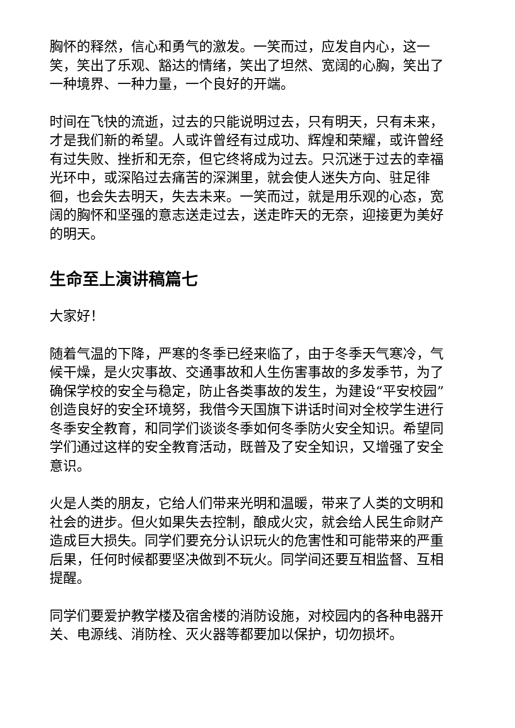胸怀的释然，信心和勇气的激发。一笑而过，应发自内心，这一笑，笑出了乐观、豁达的情绪，笑出了坦然、宽阔的心胸，笑出了一种境界、一种力量，一个良好的开端。
时间在飞快的流逝，过去的只能说明过去，只有明天，只有未来，才是我们新的希望。人或许曾经有过成功、辉煌和荣耀，或许曾经有过失败、挫折和无奈，但它终将成为过去。只沉迷于过去的幸福光环中，或深陷过去痛苦的深渊里，就会使人迷失方向、驻足徘徊，也会失去明天，失去未来。一笑而过，就是用乐观的心态，宽阔的胸怀和坚强的意志送走过去，送走昨天的无奈，迎接更为美好的明天。
生命至上演讲稿篇七
大家好！
随着气温的下降，严寒的冬季已经来临了，由于冬季天气寒冷，气候干燥，是火灾事故、交通事故和人生伤害事故的多发季节，为了确保学校的安全与稳定，防止各类事故的发生，为建设“平安校园”创造良好的安全环境努，我借今天国旗下讲话时间对全校学生进行冬季安全教育，和同学们谈谈冬季如何冬季防火安全知识。希望同学们通过这样的安全教育活动，既普及了安全知识，又增强了安全意识。
火是人类的朋友，它给人们带来光明和温暖，带来了人类的文明和社会的进步。但火如果失去控制，酿成火灾，就会给人民生命财产造成巨大损失。同学们要充分认识玩火的危害性和可能带来的严重后果，任何时候都要坚决做到不玩火。同学间还要互相监督、互相提醒。
同学们要爱护教学楼及宿舍楼的消防设施，对校园内的各种电器开关、电源线、消防栓、灭火器等都要加以保护，切勿损坏。